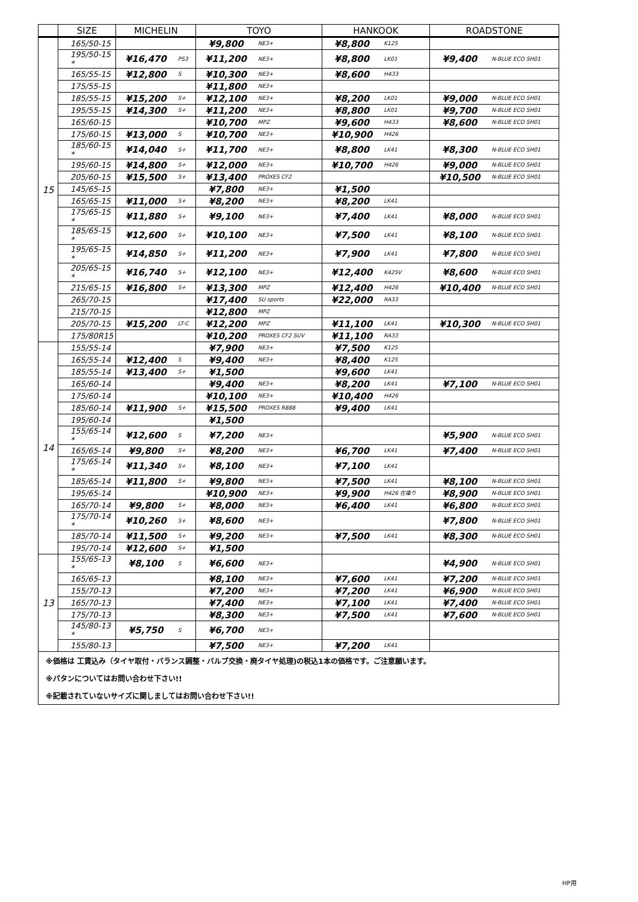| | SIZE | MICHELIN | | TOYO | | HANKOOK | | ROADSTONE | |
| --- | --- | --- | --- | --- | --- | --- | --- | --- | --- |
| 15 | 165/50-15 | | | ¥9,800 | NE3+ | ¥8,800 | K125 | | |
| | 195/50-15 * | ¥16,470 | PS3 | ¥11,200 | NE3+ | ¥8,800 | LK01 | ¥9,400 | N-BLUE ECO SH01 |
| | 165/55-15 | ¥12,800 | S | ¥10,300 | NE3+ | ¥8,600 | H433 | | |
| | 175/55-15 | | | ¥11,800 | NE3+ | | | | |
| | 185/55-15 | ¥15,200 | S+ | ¥12,100 | NE3+ | ¥8,200 | LK01 | ¥9,000 | N-BLUE ECO SH01 |
| | 195/55-15 | ¥14,300 | S+ | ¥11,200 | NE3+ | ¥8,800 | LK01 | ¥9,700 | N-BLUE ECO SH01 |
| | 165/60-15 | | | ¥10,700 | MPZ | ¥9,600 | H433 | ¥8,600 | N-BLUE ECO SH01 |
| | 175/60-15 | ¥13,000 | S | ¥10,700 | NE3+ | ¥10,900 | H426 | | |
| | 185/60-15 * | ¥14,040 | S+ | ¥11,700 | NE3+ | ¥8,800 | LK41 | ¥8,300 | N-BLUE ECO SH01 |
| | 195/60-15 | ¥14,800 | S+ | ¥12,000 | NE3+ | ¥10,700 | H426 | ¥9,000 | N-BLUE ECO SH01 |
| | 205/60-15 | ¥15,500 | S+ | ¥13,400 | PROXES CF2 | | | ¥10,500 | N-BLUE ECO SH01 |
| | 145/65-15 | | | ¥7,800 | NE3+ | ¥1,500 | | | |
| | 165/65-15 | ¥11,000 | S+ | ¥8,200 | NE3+ | ¥8,200 | LK41 | | |
| | 175/65-15 * | ¥11,880 | S+ | ¥9,100 | NE3+ | ¥7,400 | LK41 | ¥8,000 | N-BLUE ECO SH01 |
| | 185/65-15 * | ¥12,600 | S+ | ¥10,100 | NE3+ | ¥7,500 | LK41 | ¥8,100 | N-BLUE ECO SH01 |
| | 195/65-15 * | ¥14,850 | S+ | ¥11,200 | NE3+ | ¥7,900 | LK41 | ¥7,800 | N-BLUE ECO SH01 |
| | 205/65-15 * | ¥16,740 | S+ | ¥12,100 | NE3+ | ¥12,400 | K425V | ¥8,600 | N-BLUE ECO SH01 |
| | 215/65-15 | ¥16,800 | S+ | ¥13,300 | MPZ | ¥12,400 | H426 | ¥10,400 | N-BLUE ECO SH01 |
| | 265/70-15 | | | ¥17,400 | SU sports | ¥22,000 | RA33 | | |
| | 215/70-15 | | | ¥12,800 | MPZ | | | | |
| | 205/70-15 | ¥15,200 | LT-C | ¥12,200 | MPZ | ¥11,100 | LK41 | ¥10,300 | N-BLUE ECO SH01 |
| | 175/80R15 | | | ¥10,200 | PROXES CF2 SUV | ¥11,100 | RA33 | | |
| 14 | 155/55-14 | | | ¥7,900 | NE3+ | ¥7,500 | K125 | | |
| | 165/55-14 | ¥12,400 | S | ¥9,400 | NE3+ | ¥8,400 | K125 | | |
| | 185/55-14 | ¥13,400 | S+ | ¥1,500 | | ¥9,600 | LK41 | | |
| | 165/60-14 | | | ¥9,400 | NE3+ | ¥8,200 | LK41 | ¥7,100 | N-BLUE ECO SH01 |
| | 175/60-14 | | | ¥10,100 | NE3+ | ¥10,400 | H426 | | |
| | 185/60-14 | ¥11,900 | S+ | ¥15,500 | PROXES R888 | ¥9,400 | LK41 | | |
| | 195/60-14 | | | ¥1,500 | | | | | |
| | 155/65-14 * | ¥12,600 | S | ¥7,200 | NE3+ | | | ¥5,900 | N-BLUE ECO SH01 |
| | 165/65-14 | ¥9,800 | S+ | ¥8,200 | NE3+ | ¥6,700 | LK41 | ¥7,400 | N-BLUE ECO SH01 |
| | 175/65-14 * | ¥11,340 | S+ | ¥8,100 | NE3+ | ¥7,100 | LK41 | | |
| | 185/65-14 | ¥11,800 | S+ | ¥9,800 | NE3+ | ¥7,500 | LK41 | ¥8,100 | N-BLUE ECO SH01 |
| | 195/65-14 | | | ¥10,900 | NE3+ | ¥9,900 | H426 在庫り | ¥8,900 | N-BLUE ECO SH01 |
| | 165/70-14 | ¥9,800 | S+ | ¥8,000 | NE3+ | ¥6,400 | LK41 | ¥6,800 | N-BLUE ECO SH01 |
| | 175/70-14 * | ¥10,260 | S+ | ¥8,600 | NE3+ | | | ¥7,800 | N-BLUE ECO SH01 |
| | 185/70-14 | ¥11,500 | S+ | ¥9,200 | NE3+ | ¥7,500 | LK41 | ¥8,300 | N-BLUE ECO SH01 |
| | 195/70-14 | ¥12,600 | S+ | ¥1,500 | | | | | |
| 13 | 155/65-13 * | ¥8,100 | S | ¥6,600 | NE3+ | | | ¥4,900 | N-BLUE ECO SH01 |
| | 165/65-13 | | | ¥8,100 | NE3+ | ¥7,600 | LK41 | ¥7,200 | N-BLUE ECO SH01 |
| | 155/70-13 | | | ¥7,200 | NE3+ | ¥7,200 | LK41 | ¥6,900 | N-BLUE ECO SH01 |
| | 165/70-13 | | | ¥7,400 | NE3+ | ¥7,100 | LK41 | ¥7,400 | N-BLUE ECO SH01 |
| | 175/70-13 | | | ¥8,300 | NE3+ | ¥7,500 | LK41 | ¥7,600 | N-BLUE ECO SH01 |
| | 145/80-13 * | ¥5,750 | S | ¥6,700 | NE3+ | | | | |
| | 155/80-13 | | | ¥7,500 | NE3+ | ¥7,200 | LK41 | | |
| ※価格は 工賃込み（タイヤ取付・バランス調整・バルブ交換・廃タイヤ処理)の税込1本の価格です。ご注意願います。 | | | | | | | | | |
| ※パタンについてはお問い合わせ下さい!! | | | | | | | | | |
| ※記載されていないサイズに関しましてはお問い合わせ下さい!! | | | | | | | | | |
HP用